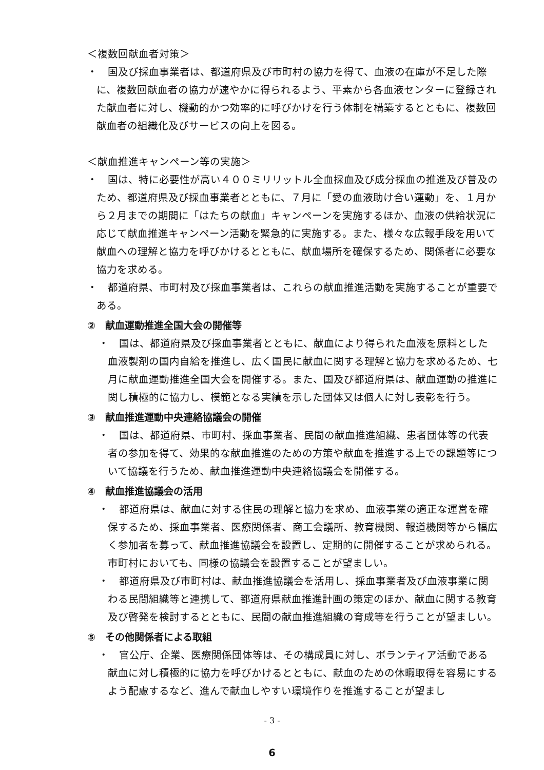＜複数回献血者対策＞
・　国及び採血事業者は、都道府県及び市町村の協力を得て、血液の在庫が不足した際に、複数回献血者の協力が速やかに得られるよう、平素から各血液センターに登録された献血者に対し、機動的かつ効率的に呼びかけを行う体制を構築するとともに、複数回献血者の組織化及びサービスの向上を図る。
＜献血推進キャンペーン等の実施＞
・　国は、特に必要性が高い４００ミリリットル全血採血及び成分採血の推進及び普及のため、都道府県及び採血事業者とともに、７月に「愛の血液助け合い運動」を、１月から２月までの期間に「はたちの献血」キャンペーンを実施するほか、血液の供給状況に応じて献血推進キャンペーン活動を緊急的に実施する。また、様々な広報手段を用いて献血への理解と協力を呼びかけるとともに、献血場所を確保するため、関係者に必要な協力を求める。
・　都道府県、市町村及び採血事業者は、これらの献血推進活動を実施することが重要である。
②　献血運動推進全国大会の開催等
・　国は、都道府県及び採血事業者とともに、献血により得られた血液を原料とした血液製剤の国内自給を推進し、広く国民に献血に関する理解と協力を求めるため、七月に献血運動推進全国大会を開催する。また、国及び都道府県は、献血運動の推進に関し積極的に協力し、模範となる実績を示した団体又は個人に対し表彰を行う。
③　献血推進運動中央連絡協議会の開催
・　国は、都道府県、市町村、採血事業者、民間の献血推進組織、患者団体等の代表者の参加を得て、効果的な献血推進のための方策や献血を推進する上での課題等について協議を行うため、献血推進運動中央連絡協議会を開催する。
④　献血推進協議会の活用
・　都道府県は、献血に対する住民の理解と協力を求め、血液事業の適正な運営を確保するため、採血事業者、医療関係者、商工会議所、教育機関、報道機関等から幅広く参加者を募って、献血推進協議会を設置し、定期的に開催することが求められる。市町村においても、同様の協議会を設置することが望ましい。
・　都道府県及び市町村は、献血推進協議会を活用し、採血事業者及び血液事業に関わる民間組織等と連携して、都道府県献血推進計画の策定のほか、献血に関する教育及び啓発を検討するとともに、民間の献血推進組織の育成等を行うことが望ましい。
⑤　その他関係者による取組
・　官公庁、企業、医療関係団体等は、その構成員に対し、ボランティア活動である献血に対し積極的に協力を呼びかけるとともに、献血のための休暇取得を容易にするよう配慮するなど、進んで献血しやすい環境作りを推進することが望まし
- 3 -
6